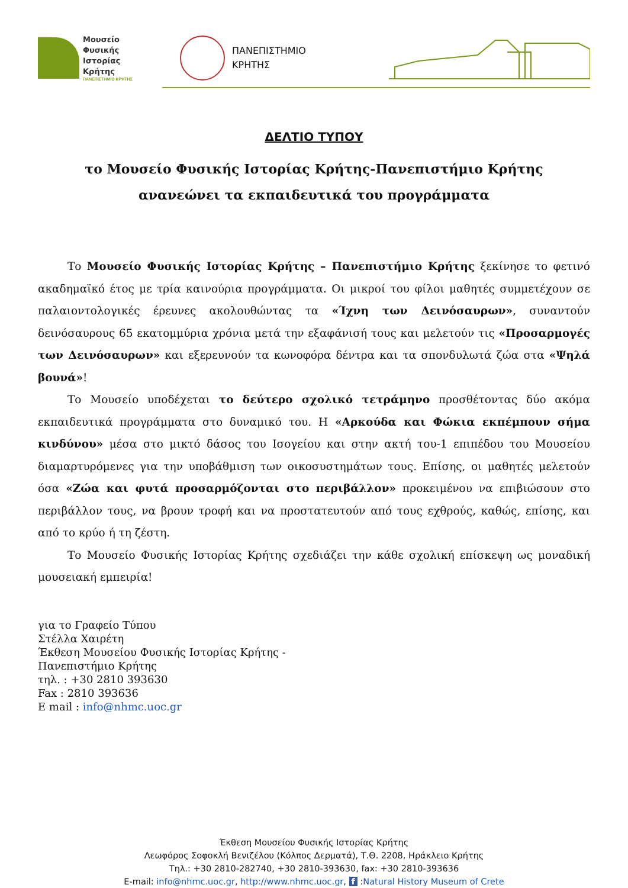Μουσείο
Φυσικής
Ιστορίας
Κρήτης
ΠΑΝΕΠΙΣΤΗΜΙΟ ΚΡΗΤΗΣ
ΠΑΝΕΠΙΣΤΗΜΙΟ
ΚΡΗΤΗΣ
ΔΕΛΤΙΟ ΤΥΠΟΥ
το Μουσείο Φυσικής Ιστορίας Κρήτης-Πανεπιστήμιο Κρήτης
ανανεώνει τα εκπαιδευτικά του προγράμματα
Το Μουσείο Φυσικής Ιστορίας Κρήτης – Πανεπιστήμιο Κρήτης ξεκίνησε το φετινό ακαδημαϊκό έτος με τρία καινούρια προγράμματα. Οι μικροί του φίλοι μαθητές συμμετέχουν σε παλαιοντολογικές έρευνες ακολουθώντας τα «Ίχνη των Δεινόσαυρων», συναντούν δεινόσαυρους 65 εκατομμύρια χρόνια μετά την εξαφάνισή τους και μελετούν τις «Προσαρμογές των Δεινόσαυρων» και εξερευνούν τα κωνοφόρα δέντρα και τα σπονδυλωτά ζώα στα «Ψηλά βουνά»!
Το Μουσείο υποδέχεται το δεύτερο σχολικό τετράμηνο προσθέτοντας δύο ακόμα εκπαιδευτικά προγράμματα στο δυναμικό του. Η «Αρκούδα και Φώκια εκπέμπουν σήμα κινδύνου» μέσα στο μικτό δάσος του Ισογείου και στην ακτή του-1 επιπέδου του Μουσείου διαμαρτυρόμενες για την υποβάθμιση των οικοσυστημάτων τους. Επίσης, οι μαθητές μελετούν όσα «Ζώα και φυτά προσαρμόζονται στο περιβάλλον» προκειμένου να επιβιώσουν στο περιβάλλον τους, να βρουν τροφή και να προστατευτούν από τους εχθρούς, καθώς, επίσης, και από το κρύο ή τη ζέστη.
Το Μουσείο Φυσικής Ιστορίας Κρήτης σχεδιάζει την κάθε σχολική επίσκεψη ως μοναδική μουσειακή εμπειρία!
για το Γραφείο Τύπου
Στέλλα Χαιρέτη
Έκθεση Μουσείου Φυσικής Ιστορίας Κρήτης -
Πανεπιστήμιο Κρήτης
τηλ. : +30 2810 393630
Fax : 2810 393636
E mail : info@nhmc.uoc.gr
Έκθεση Μουσείου Φυσικής Ιστορίας Κρήτης
Λεωφόρος Σοφοκλή Βενιζέλου (Κόλπος Δερματά), Τ.Θ. 2208, Ηράκλειο Κρήτης
Τηλ.: +30 2810-282740, +30 2810-393630, fax: +30 2810-393636
E-mail: info@nhmc.uoc.gr, http://www.nhmc.uoc.gr, f :Natural History Museum of Crete